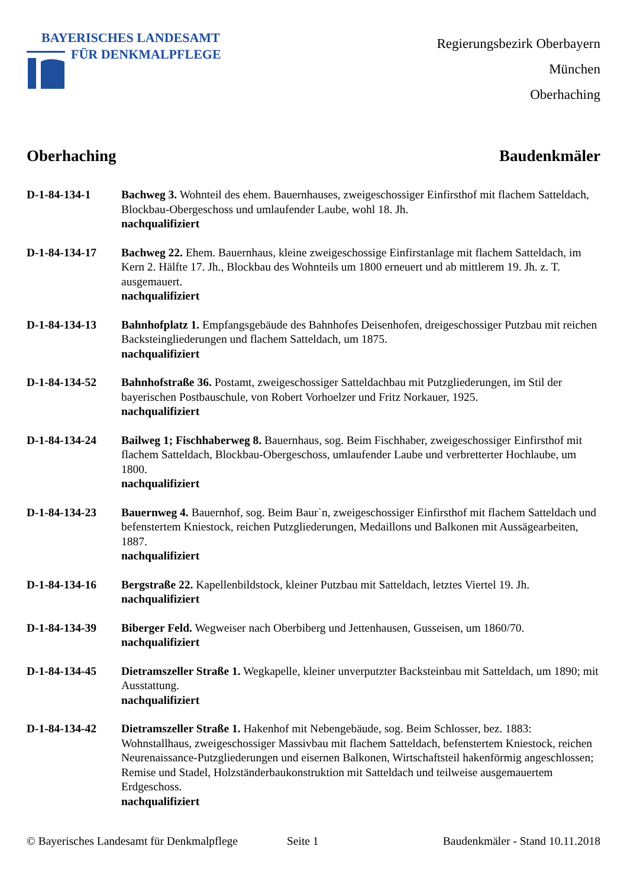BAYERISCHES LANDESAMT
FÜR DENKMALPFLEGE
Regierungsbezirk Oberbayern
München
Oberhaching
Oberhaching Baudenkmäler
D-1-84-134-1 Bachweg 3. Wohnteil des ehem. Bauernhauses, zweigeschossiger Einfirsthof mit flachem Satteldach, Blockbau-Obergeschoss und umlaufender Laube, wohl 18. Jh.
nachqualifiziert
D-1-84-134-17 Bachweg 22. Ehem. Bauernhaus, kleine zweigeschossige Einfirstanlage mit flachem Satteldach, im Kern 2. Hälfte 17. Jh., Blockbau des Wohnteils um 1800 erneuert und ab mittlerem 19. Jh. z. T. ausgemauert.
nachqualifiziert
D-1-84-134-13 Bahnhofplatz 1. Empfangsgebäude des Bahnhofes Deisenhofen, dreigeschossiger Putzbau mit reichen Backsteingliederungen und flachem Satteldach, um 1875.
nachqualifiziert
D-1-84-134-52 Bahnhofstraße 36. Postamt, zweigeschossiger Satteldachbau mit Putzgliederungen, im Stil der bayerischen Postbauschule, von Robert Vorhoelzer und Fritz Norkauer, 1925.
nachqualifiziert
D-1-84-134-24 Bailweg 1; Fischhaberweg 8. Bauernhaus, sog. Beim Fischhaber, zweigeschossiger Einfirsthof mit flachem Satteldach, Blockbau-Obergeschoss, umlaufender Laube und verbretterter Hochlaube, um 1800.
nachqualifiziert
D-1-84-134-23 Bauernweg 4. Bauernhof, sog. Beim Baur`n, zweigeschossiger Einfirsthof mit flachem Satteldach und befenstertem Kniestock, reichen Putzgliederungen, Medaillons und Balkonen mit Aussägearbeiten, 1887.
nachqualifiziert
D-1-84-134-16 Bergstraße 22. Kapellenbildstock, kleiner Putzbau mit Satteldach, letztes Viertel 19. Jh.
nachqualifiziert
D-1-84-134-39 Biberger Feld. Wegweiser nach Oberbiberg und Jettenhausen, Gusseisen, um 1860/70.
nachqualifiziert
D-1-84-134-45 Dietramszeller Straße 1. Wegkapelle, kleiner unverputzter Backsteinbau mit Satteldach, um 1890; mit Ausstattung.
nachqualifiziert
D-1-84-134-42 Dietramszeller Straße 1. Hakenhof mit Nebengebäude, sog. Beim Schlosser, bez. 1883: Wohnstallhaus, zweigeschossiger Massivbau mit flachem Satteldach, befenstertem Kniestock, reichen Neurenaissance-Putzgliederungen und eisernen Balkonen, Wirtschaftsteil hakenförmig angeschlossen; Remise und Stadel, Holzständerbaukonstruktion mit Satteldach und teilweise ausgemauertem Erdgeschoss.
nachqualifiziert
© Bayerisches Landesamt für Denkmalpflege Seite 1 Baudenkmäler - Stand 10.11.2018